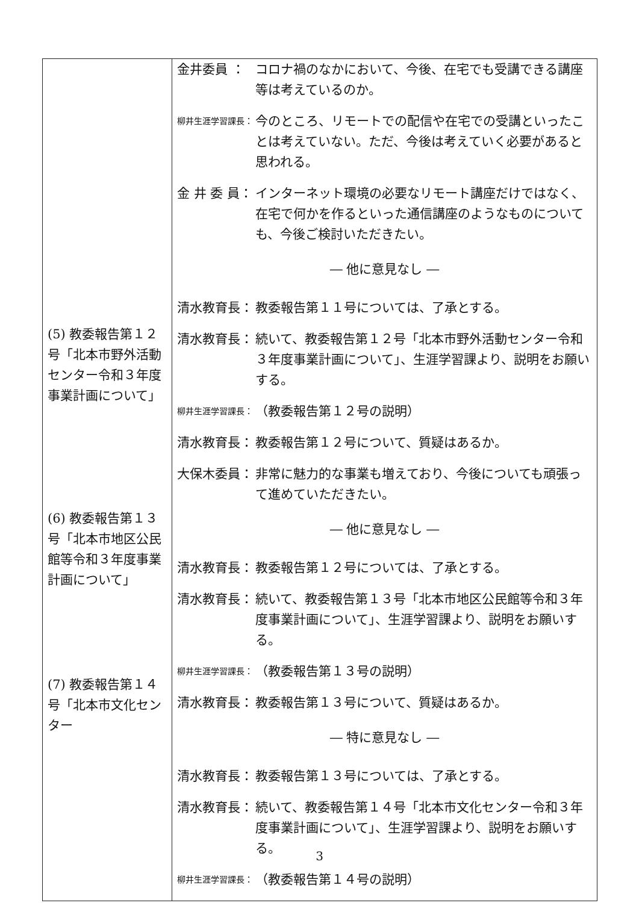| (5) 教委報告第１２号「北本市野外活動センター令和３年度事業計画について」 (6) 教委報告第１３号「北本市地区公民館等令和３年度事業計画について」 (7) 教委報告第１４号「北本市文化センター | 金井委員 ： コロナ禍のなかにおいて、今後、在宅でも受講できる講座等は考えているのか。 柳井生涯学習課長： 今のところ、リモートでの配信や在宅での受講といったことは考えていない。ただ、今後は考えていく必要があると思われる。 金 井 委 員： インターネット環境の必要なリモート講座だけではなく、在宅で何かを作るといった通信講座のようなものについても、今後ご検討いただきたい。 ― 他に意見なし ― 清水教育長： 教委報告第１１号については、了承とする。 清水教育長： 続いて、教委報告第１２号「北本市野外活動センター令和３年度事業計画について」、生涯学習課より、説明をお願いする。 柳井生涯学習課長： （教委報告第１２号の説明） 清水教育長： 教委報告第１２号について、質疑はあるか。 大保木委員： 非常に魅力的な事業も増えており、今後についても頑張って進めていただきたい。 ― 他に意見なし ― 清水教育長： 教委報告第１２号については、了承とする。 清水教育長： 続いて、教委報告第１３号「北本市地区公民館等令和３年度事業計画について」、生涯学習課より、説明をお願いする。 柳井生涯学習課長： （教委報告第１３号の説明） 清水教育長： 教委報告第１３号について、質疑はあるか。 ― 特に意見なし ― 清水教育長： 教委報告第１３号については、了承とする。 清水教育長： 続いて、教委報告第１４号「北本市文化センター令和３年度事業計画について」、生涯学習課より、説明をお願いする。 柳井生涯学習課長： （教委報告第１４号の説明） |
3